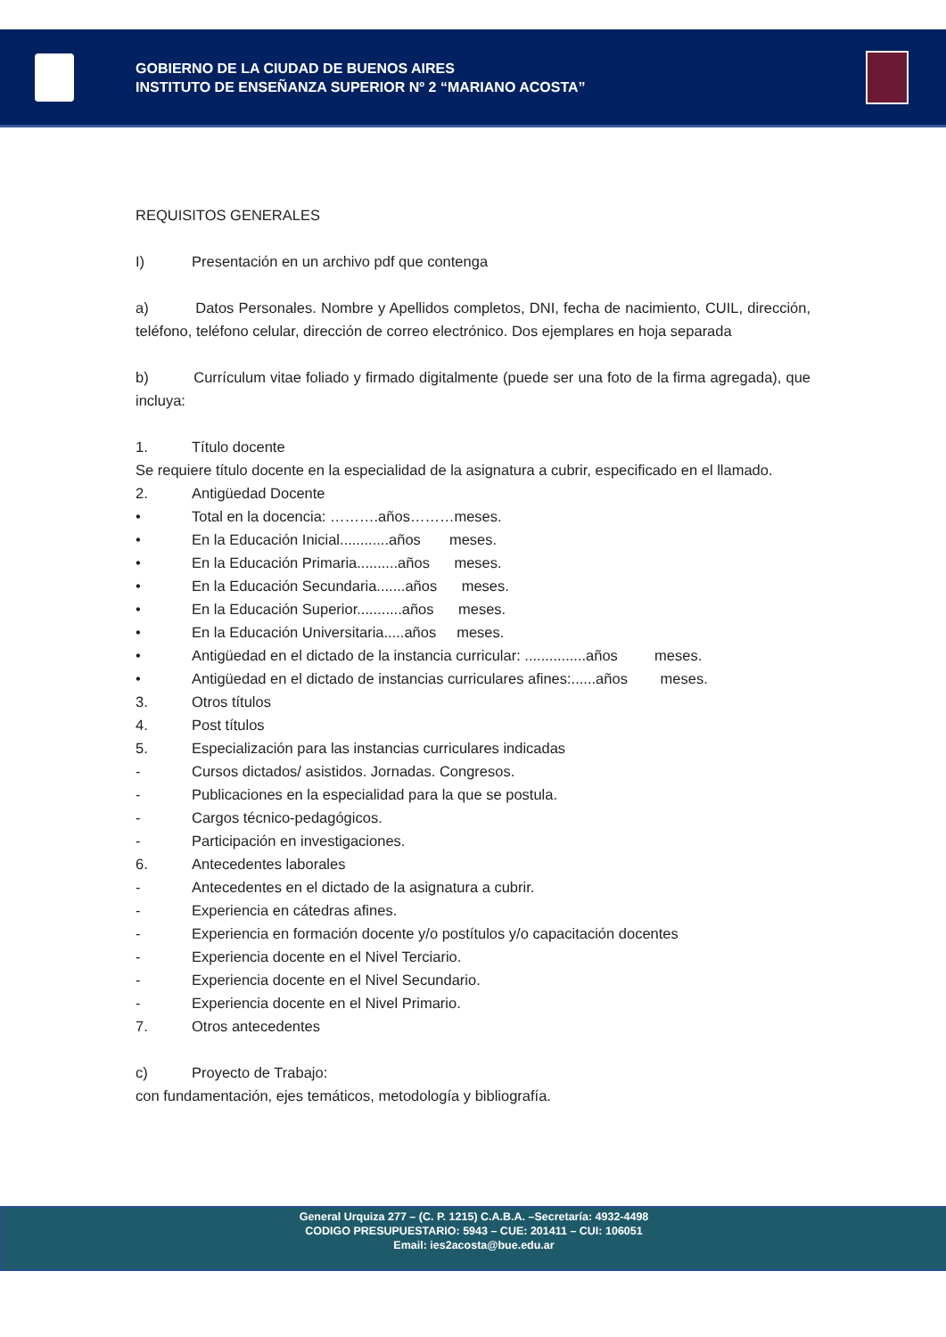GOBIERNO DE LA CIUDAD DE BUENOS AIRES
INSTITUTO DE ENSEÑANZA SUPERIOR Nº 2 “MARIANO ACOSTA”
REQUISITOS GENERALES
I) Presentación en un archivo pdf que contenga
a) Datos Personales. Nombre y Apellidos completos, DNI, fecha de nacimiento, CUIL, dirección, teléfono, teléfono celular, dirección de correo electrónico. Dos ejemplares en hoja separada
b) Currículum vitae foliado y firmado digitalmente (puede ser una foto de la firma agregada), que incluya:
1. Título docente
Se requiere título docente en la especialidad de la asignatura a cubrir, especificado en el llamado.
2. Antigüedad Docente
• Total en la docencia: ……….años………meses.
• En la Educación Inicial............años meses.
• En la Educación Primaria..........años meses.
• En la Educación Secundaria.......años meses.
• En la Educación Superior...........años meses.
• En la Educación Universitaria.....años meses.
• Antigüedad en el dictado de la instancia curricular: ...............años meses.
• Antigüedad en el dictado de instancias curriculares afines:......años meses.
3. Otros títulos
4. Post títulos
5. Especialización para las instancias curriculares indicadas
- Cursos dictados/ asistidos. Jornadas. Congresos.
- Publicaciones en la especialidad para la que se postula.
- Cargos técnico-pedagógicos.
- Participación en investigaciones.
6. Antecedentes laborales
- Antecedentes en el dictado de la asignatura a cubrir.
- Experiencia en cátedras afines.
- Experiencia en formación docente y/o postítulos y/o capacitación docentes
- Experiencia docente en el Nivel Terciario.
- Experiencia docente en el Nivel Secundario.
- Experiencia docente en el Nivel Primario.
7. Otros antecedentes
c) Proyecto de Trabajo:
con fundamentación, ejes temáticos, metodología y bibliografía.
General Urquiza 277 – (C. P. 1215) C.A.B.A. –Secretaría: 4932-4498
CODIGO PRESUPUESTARIO: 5943 – CUE: 201411 – CUI: 106051
Email: ies2acosta@bue.edu.ar